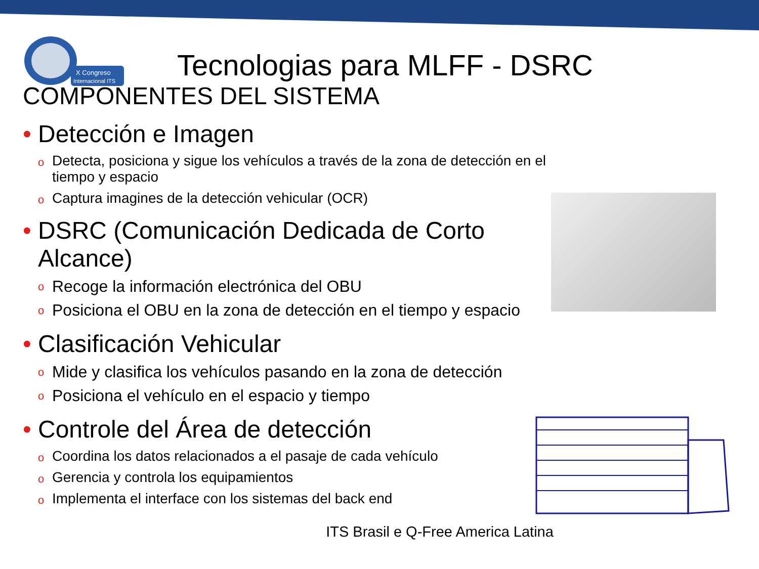X Congreso
Internacional ITS
Tecnologias para MLFF - DSRC
COMPONENTES DEL SISTEMA
• Detección e Imagen
o Detecta, posiciona y sigue los vehículos a través de la zona de detección en el tiempo y espacio
o Captura imagines de la detección vehicular (OCR)
• DSRC (Comunicación Dedicada de Corto Alcance)
o Recoge la información electrónica del OBU
o Posiciona el OBU en la zona de detección en el tiempo y espacio
• Clasificación Vehicular
o Mide y clasifica los vehículos pasando en la zona de detección
o Posiciona el vehículo en el espacio y tiempo
• Controle del Área de detección
o Coordina los datos relacionados a el pasaje de cada vehículo
o Gerencia y controla los equipamientos
o Implementa el interface con los sistemas del back end
ITS Brasil e Q-Free America Latina